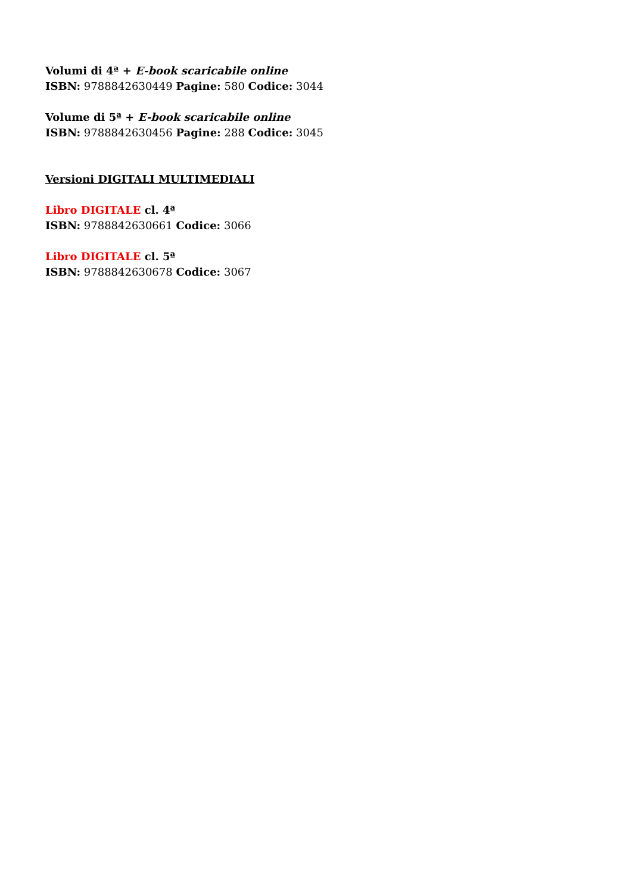Volumi di 4ª + E-book scaricabile online
ISBN: 9788842630449 Pagine: 580 Codice: 3044
Volume di 5ª + E-book scaricabile online
ISBN: 9788842630456 Pagine: 288 Codice: 3045
Versioni DIGITALI MULTIMEDIALI
Libro DIGITALE cl. 4ª
ISBN: 9788842630661 Codice: 3066
Libro DIGITALE cl. 5ª
ISBN: 9788842630678 Codice: 3067